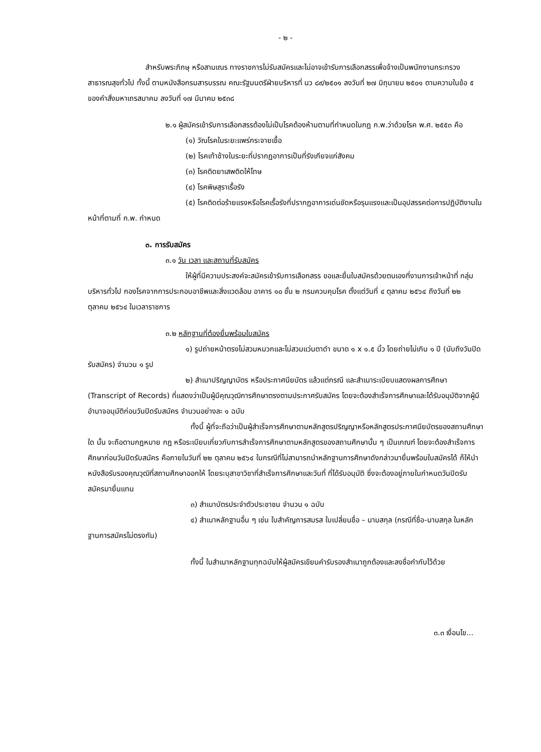- ๒ -
สำหรับพระภิกษุ หรือสามเณร ทางราชการไม่รับสมัครและไม่อาจเข้ารับการเลือกสรรเพื่อจ้างเป็นพนักงานกระทรวงสาธารณสุขทั่วไป ทั้งนี้ ตามหนังสือกรมสารบรรณ คณะรัฐมนตรีฝ่ายบริหารที่ นว ๘๙/๒๕๐๑ ลงวันที่ ๒๗ มิถุนายน ๒๕๐๑ ตามความในข้อ ๕ ของคำสั่งมหาเถรสมาคม ลงวันที่ ๑๗ มีนาคม ๒๕๓๘
๒.๑ ผู้สมัครเข้ารับการเลือกสรรต้องไม่เป็นโรคต้องห้ามตามที่กำหนดในกฎ ก.พ.ว่าด้วยโรค พ.ศ. ๒๕๕๓ คือ
(๑) วัณโรคในระยะแพร่กระจายเชื้อ
(๒) โรคเท้าช้างในระยะที่ปรากฏอาการเป็นที่รังเกียจแก่สังคม
(๓) โรคติดยาเสพติดให้โทษ
(๔) โรคพิษสุราเรื้อรัง
(๕) โรคติดต่อร้ายแรงหรือโรคเรื้อรังที่ปรากฏอาการเด่นชัดหรือรุนแรงและเป็นอุปสรรคต่อการปฏิบัติงานในหน้าที่ตามที่ ก.พ. กำหนด
๓. การรับสมัคร
๓.๑ วัน เวลา และสถานที่รับสมัคร
ให้ผู้ที่มีความประสงค์จะสมัครเข้ารับการเลือกสรร ขอและยื่นใบสมัครด้วยตนเองที่งานการเจ้าหน้าที่ กลุ่มบริหารทั่วไป กองโรคจากการประกอบอาชีพและสิ่งแวดล้อม อาคาร ๑๐ ชั้น ๒ กรมควบคุมโรค ตั้งแต่วันที่ ๔ ตุลาคม ๒๕๖๔ ถึงวันที่ ๒๒ ตุลาคม ๒๕๖๔ ในเวลาราชการ
๓.๒ หลักฐานที่ต้องยื่นพร้อมใบสมัคร
๑) รูปถ่ายหน้าตรงไม่สวมหมวกและไม่สวมแว่นตาดำ ขนาด ๑ x ๑.๕ นิ้ว โดยถ่ายไม่เกิน ๑ ปี (นับถึงวันปิดรับสมัคร) จำนวน ๑ รูป
๒) สำเนาปริญญาบัตร หรือประกาศนียบัตร แล้วแต่กรณี และสำเนาระเบียบแสดงผลการศึกษา (Transcript of Records) ที่แสดงว่าเป็นผู้มีคุณวุฒิการศึกษาตรงตามประกาศรับสมัคร โดยจะต้องสำเร็จการศึกษาและได้รับอนุมัติจากผู้มีอำนาจอนุมัติก่อนวันปิดรับสมัคร จำนวนอย่างละ ๑ ฉบับ
ทั้งนี้ ผู้ที่จะถือว่าเป็นผู้สำเร็จการศึกษาตามหลักสูตรปริญญาหรือหลักสูตรประกาศนียบัตรของสถานศึกษาใด นั้น จะถือตามกฎหมาย กฎ หรือระเบียบเกี่ยวกับการสำเร็จการศึกษาตามหลักสูตรของสถานศึกษานั้น ๆ เป็นเกณฑ์ โดยจะต้องสำเร็จการศึกษาก่อนวันปิดรับสมัคร คือภายในวันที่ ๒๒ ตุลาคม ๒๕๖๔ ในกรณีที่ไม่สามารถนำหลักฐานการศึกษาดังกล่าวมายื่นพร้อมใบสมัครได้ ก็ให้นำหนังสือรับรองคุณวุฒิที่สถานศึกษาออกให้ โดยระบุสาขาวิชาที่สำเร็จการศึกษาและวันที่ ที่ได้รับอนุมัติ ซึ่งจะต้องอยู่ภายในกำหนดวันปิดรับสมัครมายื่นแทน
๓) สำเนาบัตรประจำตัวประชาชน จำนวน ๑ ฉบับ
๔) สำเนาหลักฐานอื่น ๆ เช่น ใบสำคัญการสมรส ใบเปลี่ยนชื่อ – นามสกุล (กรณีที่ชื่อ-นามสกุล ในหลักฐานการสมัครไม่ตรงกัน)
ทั้งนี้ ในสำเนาหลักฐานทุกฉบับให้ผู้สมัครเขียนคำรับรองสำเนาถูกต้องและลงชื่อกำกับไว้ด้วย
๓.๓ เงื่อนไข...